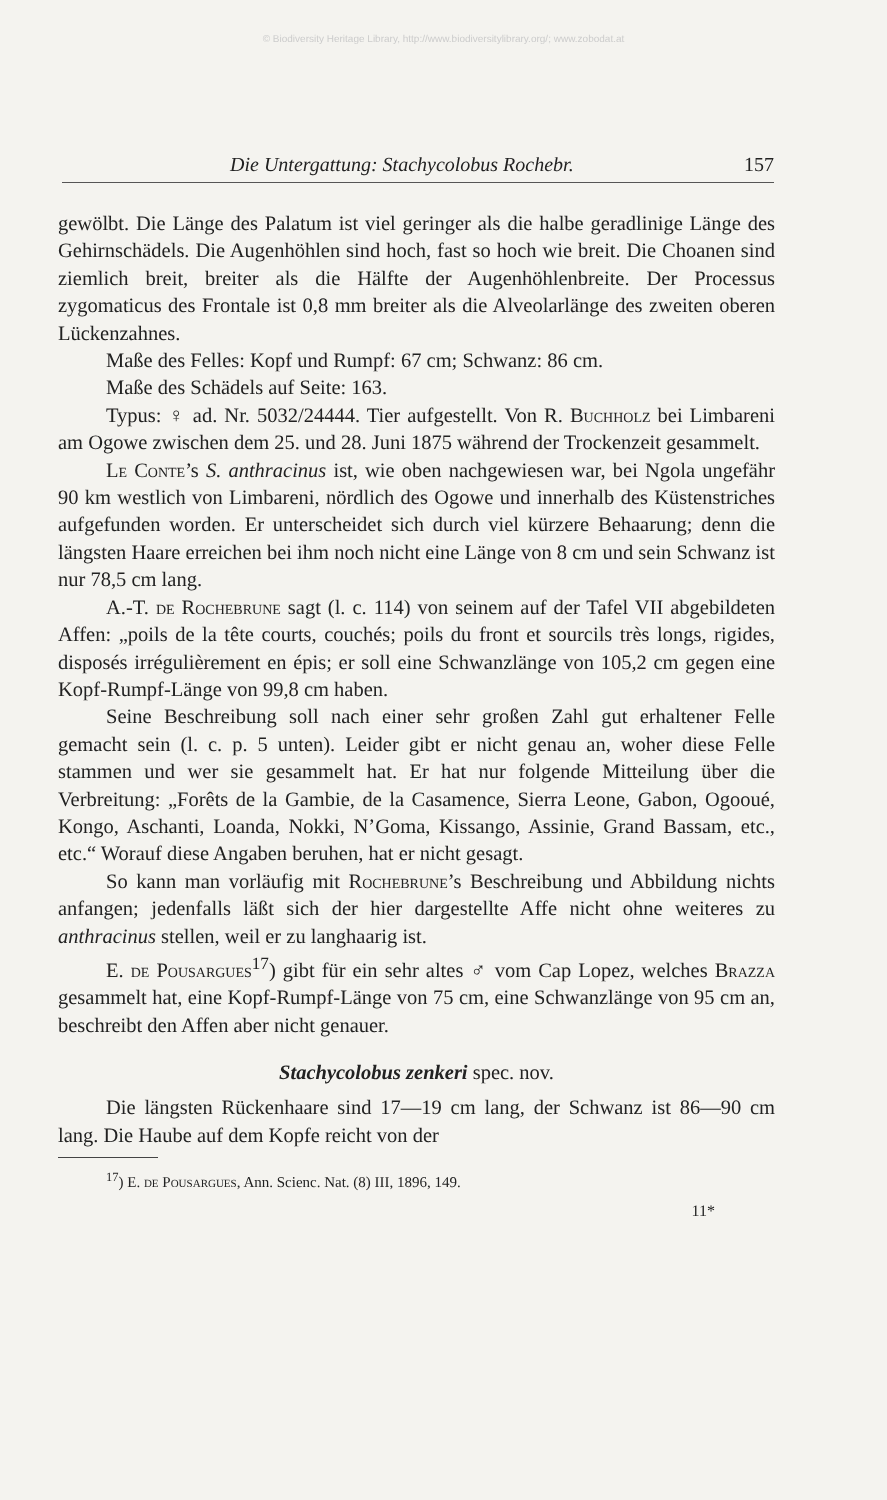© Biodiversity Heritage Library, http://www.biodiversitylibrary.org/; www.zobodat.at
Die Untergattung: Stachycolobus Rochebr. 157
gewölbt. Die Länge des Palatum ist viel geringer als die halbe geradlinige Länge des Gehirnschädels. Die Augenhöhlen sind hoch, fast so hoch wie breit. Die Choanen sind ziemlich breit, breiter als die Hälfte der Augenhöhlenbreite. Der Processus zygomaticus des Frontale ist 0,8 mm breiter als die Alveolarlänge des zweiten oberen Lückenzahnes.
Maße des Felles: Kopf und Rumpf: 67 cm; Schwanz: 86 cm.
Maße des Schädels auf Seite: 163.
Typus: ♀ ad. Nr. 5032/24444. Tier aufgestellt. Von R. Buchholz bei Limbareni am Ogowe zwischen dem 25. und 28. Juni 1875 während der Trockenzeit gesammelt.
Le Conte’s S. anthracinus ist, wie oben nachgewiesen war, bei Ngola ungefähr 90 km westlich von Limbareni, nördlich des Ogowe und innerhalb des Küstenstriches aufgefunden worden. Er unterscheidet sich durch viel kürzere Behaarung; denn die längsten Haare erreichen bei ihm noch nicht eine Länge von 8 cm und sein Schwanz ist nur 78,5 cm lang.
A.-T. de Rochebrune sagt (l. c. 114) von seinem auf der Tafel VII abgebildeten Affen: „poils de la tête courts, couchés; poils du front et sourcils très longs, rigides, disposés irrégulièrement en épis; er soll eine Schwanzlänge von 105,2 cm gegen eine Kopf-Rumpf-Länge von 99,8 cm haben.
Seine Beschreibung soll nach einer sehr großen Zahl gut erhaltener Felle gemacht sein (l. c. p. 5 unten). Leider gibt er nicht genau an, woher diese Felle stammen und wer sie gesammelt hat. Er hat nur folgende Mitteilung über die Verbreitung: „Forêts de la Gambie, de la Casamence, Sierra Leone, Gabon, Ogooué, Kongo, Aschanti, Loanda, Nokki, N’Goma, Kissango, Assinie, Grand Bassam, etc., etc.“ Worauf diese Angaben beruhen, hat er nicht gesagt.
So kann man vorläufig mit Rochebrune’s Beschreibung und Abbildung nichts anfangen; jedenfalls läßt sich der hier dargestellte Affe nicht ohne weiteres zu anthracinus stellen, weil er zu langhaarig ist.
E. de Pousargues<sup>17</sup>) gibt für ein sehr altes ♂ vom Cap Lopez, welches Brazza gesammelt hat, eine Kopf-Rumpf-Länge von 75 cm, eine Schwanzlänge von 95 cm an, beschreibt den Affen aber nicht genauer.
Stachycolobus zenkeri spec. nov.
Die längsten Rückenhaare sind 17—19 cm lang, der Schwanz ist 86—90 cm lang. Die Haube auf dem Kopfe reicht von der
<sup>17</sup>) E. de Pousargues, Ann. Scienc. Nat. (8) III, 1896, 149.
11*